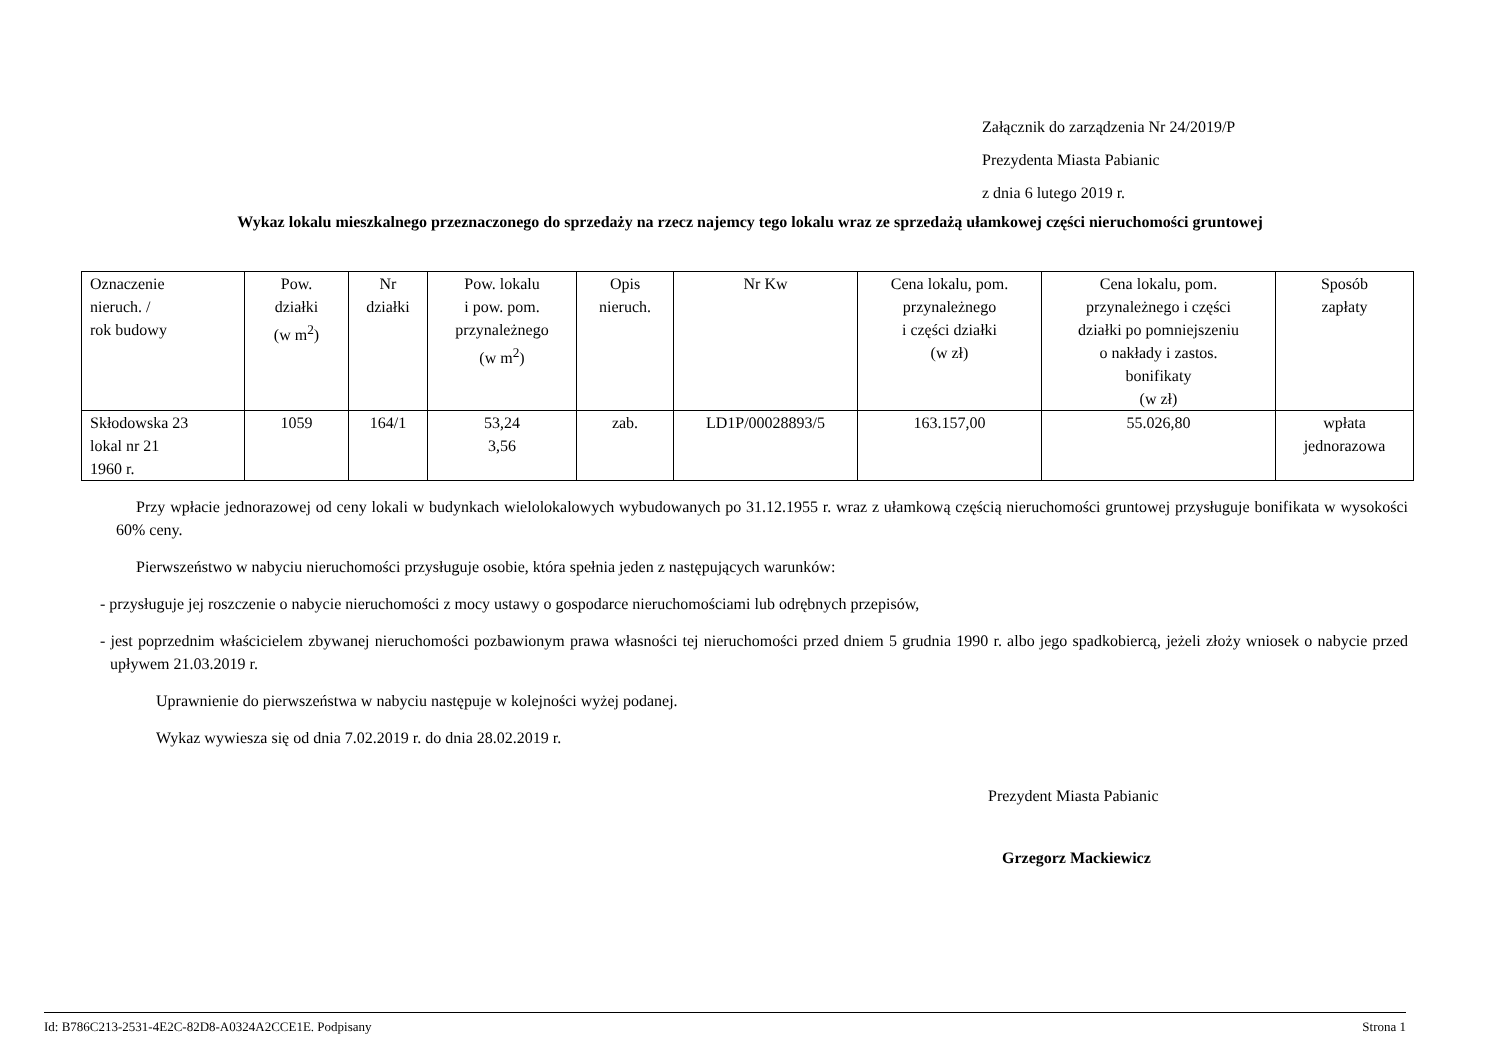Załącznik do zarządzenia Nr 24/2019/P
Prezydenta Miasta Pabianic
z dnia 6 lutego 2019 r.
Wykaz lokalu mieszkalnego przeznaczonego do sprzedaży na rzecz najemcy tego lokalu wraz ze sprzedażą ułamkowej części nieruchomości gruntowej
| Oznaczenie nieruch. / rok budowy | Pow. działki (w m<sup>2</sup>) | Nr działki | Pow. lokalu i pow. pom. przynależnego (w m<sup>2</sup>) | Opis nieruch. | Nr Kw | Cena lokalu, pom. przynależnego i części działki (w zł) | Cena lokalu, pom. przynależnego i części działki po pomniejszeniu o nakłady i zastos. bonifikaty (w zł) | Sposób zapłaty |
| --- | --- | --- | --- | --- | --- | --- | --- | --- |
| Skłodowska 23 lokal nr 21 1960 r. | 1059 | 164/1 | 53,24 3,56 | zab. | LD1P/00028893/5 | 163.157,00 | 55.026,80 | wpłata jednorazowa |
Przy wpłacie jednorazowej od ceny lokali w budynkach wielolokalowych wybudowanych po 31.12.1955 r. wraz z ułamkową częścią nieruchomości gruntowej przysługuje bonifikata w wysokości 60% ceny.
Pierwszeństwo w nabyciu nieruchomości przysługuje osobie, która spełnia jeden z następujących warunków:
- przysługuje jej roszczenie o nabycie nieruchomości z mocy ustawy o gospodarce nieruchomościami lub odrębnych przepisów,
- jest poprzednim właścicielem zbywanej nieruchomości pozbawionym prawa własności tej nieruchomości przed dniem 5 grudnia 1990 r. albo jego spadkobiercą, jeżeli złoży wniosek o nabycie przed upływem 21.03.2019 r.
Uprawnienie do pierwszeństwa w nabyciu następuje w kolejności wyżej podanej.
Wykaz wywiesza się od dnia 7.02.2019 r. do dnia 28.02.2019 r.
Prezydent Miasta Pabianic
Grzegorz Mackiewicz
Id: B786C213-2531-4E2C-82D8-A0324A2CCE1E. Podpisany Strona 1